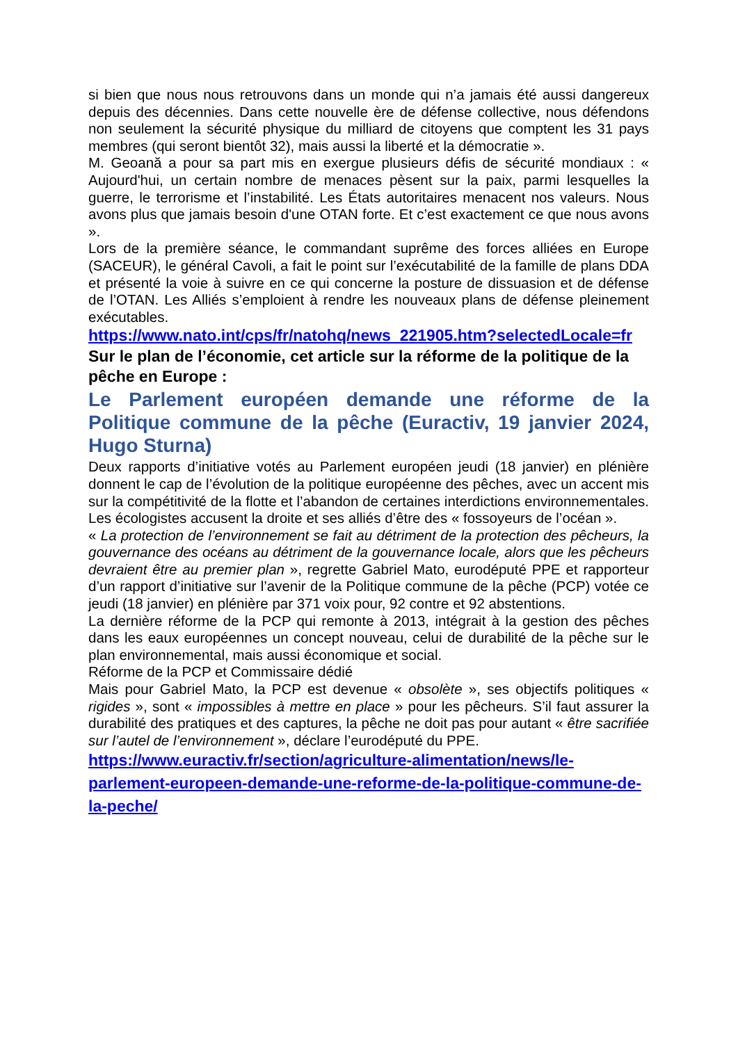si bien que nous nous retrouvons dans un monde qui n’a jamais été aussi dangereux depuis des décennies. Dans cette nouvelle ère de défense collective, nous défendons non seulement la sécurité physique du milliard de citoyens que comptent les 31 pays membres (qui seront bientôt 32), mais aussi la liberté et la démocratie ».
M. Geoană a pour sa part mis en exergue plusieurs défis de sécurité mondiaux : « Aujourd'hui, un certain nombre de menaces pèsent sur la paix, parmi lesquelles la guerre, le terrorisme et l’instabilité. Les États autoritaires menacent nos valeurs. Nous avons plus que jamais besoin d'une OTAN forte. Et c’est exactement ce que nous avons ».
Lors de la première séance, le commandant suprême des forces alliées en Europe (SACEUR), le général Cavoli, a fait le point sur l’exécutabilité de la famille de plans DDA et présenté la voie à suivre en ce qui concerne la posture de dissuasion et de défense de l’OTAN. Les Alliés s’emploient à rendre les nouveaux plans de défense pleinement exécutables.
https://www.nato.int/cps/fr/natohq/news_221905.htm?selectedLocale=fr
Sur le plan de l’économie, cet article sur la réforme de la politique de la pêche en Europe :
Le Parlement européen demande une réforme de la Politique commune de la pêche (Euractiv, 19 janvier 2024, Hugo Sturna)
Deux rapports d’initiative votés au Parlement européen jeudi (18 janvier) en plénière donnent le cap de l’évolution de la politique européenne des pêches, avec un accent mis sur la compétitivité de la flotte et l’abandon de certaines interdictions environnementales. Les écologistes accusent la droite et ses alliés d’être des « fossoyeurs de l’océan ».
« La protection de l’environnement se fait au détriment de la protection des pêcheurs, la gouvernance des océans au détriment de la gouvernance locale, alors que les pêcheurs devraient être au premier plan », regrette Gabriel Mato, eurodéputé PPE et rapporteur d’un rapport d’initiative sur l’avenir de la Politique commune de la pêche (PCP) votée ce jeudi (18 janvier) en plénière par 371 voix pour, 92 contre et 92 abstentions.
La dernière réforme de la PCP qui remonte à 2013, intégrait à la gestion des pêches dans les eaux européennes un concept nouveau, celui de durabilité de la pêche sur le plan environnemental, mais aussi économique et social.
Réforme de la PCP et Commissaire dédié
Mais pour Gabriel Mato, la PCP est devenue « obsolète », ses objectifs politiques « rigides », sont « impossibles à mettre en place » pour les pêcheurs. S’il faut assurer la durabilité des pratiques et des captures, la pêche ne doit pas pour autant « être sacrifiée sur l’autel de l’environnement », déclare l’eurodéputé du PPE.
https://www.euractiv.fr/section/agriculture-alimentation/news/le-parlement-europeen-demande-une-reforme-de-la-politique-commune-de-la-peche/